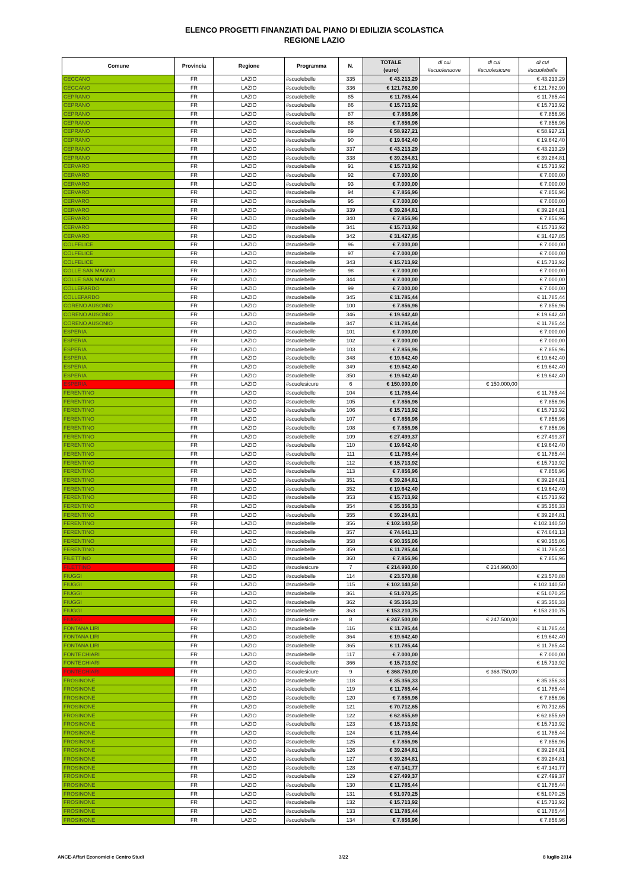ELENCO PROGETTI FINANZIATI DAL PIANO DI EDILIZIA SCOLASTICA
REGIONE LAZIO
| Comune | Provincia | Regione | Programma | N. | TOTALE (euro) | di cui #scuolenuove | di cui #scuolesicure | di cui #scuolebelle |
| --- | --- | --- | --- | --- | --- | --- | --- | --- |
| CECCANO | FR | LAZIO | #scuolebelle | 335 | € 43.213,29 | | | € 43.213,29 |
| CECCANO | FR | LAZIO | #scuolebelle | 336 | € 121.782,90 | | | € 121.782,90 |
| CEPRANO | FR | LAZIO | #scuolebelle | 85 | € 11.785,44 | | | € 11.785,44 |
| CEPRANO | FR | LAZIO | #scuolebelle | 86 | € 15.713,92 | | | € 15.713,92 |
| CEPRANO | FR | LAZIO | #scuolebelle | 87 | € 7.856,96 | | | € 7.856,96 |
| CEPRANO | FR | LAZIO | #scuolebelle | 88 | € 7.856,96 | | | € 7.856,96 |
| CEPRANO | FR | LAZIO | #scuolebelle | 89 | € 58.927,21 | | | € 58.927,21 |
| CEPRANO | FR | LAZIO | #scuolebelle | 90 | € 19.642,40 | | | € 19.642,40 |
| CEPRANO | FR | LAZIO | #scuolebelle | 337 | € 43.213,29 | | | € 43.213,29 |
| CEPRANO | FR | LAZIO | #scuolebelle | 338 | € 39.284,81 | | | € 39.284,81 |
| CERVARO | FR | LAZIO | #scuolebelle | 91 | € 15.713,92 | | | € 15.713,92 |
| CERVARO | FR | LAZIO | #scuolebelle | 92 | € 7.000,00 | | | € 7.000,00 |
| CERVARO | FR | LAZIO | #scuolebelle | 93 | € 7.000,00 | | | € 7.000,00 |
| CERVARO | FR | LAZIO | #scuolebelle | 94 | € 7.856,96 | | | € 7.856,96 |
| CERVARO | FR | LAZIO | #scuolebelle | 95 | € 7.000,00 | | | € 7.000,00 |
| CERVARO | FR | LAZIO | #scuolebelle | 339 | € 39.284,81 | | | € 39.284,81 |
| CERVARO | FR | LAZIO | #scuolebelle | 340 | € 7.856,96 | | | € 7.856,96 |
| CERVARO | FR | LAZIO | #scuolebelle | 341 | € 15.713,92 | | | € 15.713,92 |
| CERVARO | FR | LAZIO | #scuolebelle | 342 | € 31.427,85 | | | € 31.427,85 |
| COLFELICE | FR | LAZIO | #scuolebelle | 96 | € 7.000,00 | | | € 7.000,00 |
| COLFELICE | FR | LAZIO | #scuolebelle | 97 | € 7.000,00 | | | € 7.000,00 |
| COLFELICE | FR | LAZIO | #scuolebelle | 343 | € 15.713,92 | | | € 15.713,92 |
| COLLE SAN MAGNO | FR | LAZIO | #scuolebelle | 98 | € 7.000,00 | | | € 7.000,00 |
| COLLE SAN MAGNO | FR | LAZIO | #scuolebelle | 344 | € 7.000,00 | | | € 7.000,00 |
| COLLEPARDO | FR | LAZIO | #scuolebelle | 99 | € 7.000,00 | | | € 7.000,00 |
| COLLEPARDO | FR | LAZIO | #scuolebelle | 345 | € 11.785,44 | | | € 11.785,44 |
| CORENO AUSONIO | FR | LAZIO | #scuolebelle | 100 | € 7.856,96 | | | € 7.856,96 |
| CORENO AUSONIO | FR | LAZIO | #scuolebelle | 346 | € 19.642,40 | | | € 19.642,40 |
| CORENO AUSONIO | FR | LAZIO | #scuolebelle | 347 | € 11.785,44 | | | € 11.785,44 |
| ESPERIA | FR | LAZIO | #scuolebelle | 101 | € 7.000,00 | | | € 7.000,00 |
| ESPERIA | FR | LAZIO | #scuolebelle | 102 | € 7.000,00 | | | € 7.000,00 |
| ESPERIA | FR | LAZIO | #scuolebelle | 103 | € 7.856,96 | | | € 7.856,96 |
| ESPERIA | FR | LAZIO | #scuolebelle | 348 | € 19.642,40 | | | € 19.642,40 |
| ESPERIA | FR | LAZIO | #scuolebelle | 349 | € 19.642,40 | | | € 19.642,40 |
| ESPERIA | FR | LAZIO | #scuolebelle | 350 | € 19.642,40 | | | € 19.642,40 |
| ESPERIA | FR | LAZIO | #scuolesicure | 6 | € 150.000,00 | | € 150.000,00 | |
| FERENTINO | FR | LAZIO | #scuolebelle | 104 | € 11.785,44 | | | € 11.785,44 |
| FERENTINO | FR | LAZIO | #scuolebelle | 105 | € 7.856,96 | | | € 7.856,96 |
| FERENTINO | FR | LAZIO | #scuolebelle | 106 | € 15.713,92 | | | € 15.713,92 |
| FERENTINO | FR | LAZIO | #scuolebelle | 107 | € 7.856,96 | | | € 7.856,96 |
| FERENTINO | FR | LAZIO | #scuolebelle | 108 | € 7.856,96 | | | € 7.856,96 |
| FERENTINO | FR | LAZIO | #scuolebelle | 109 | € 27.499,37 | | | € 27.499,37 |
| FERENTINO | FR | LAZIO | #scuolebelle | 110 | € 19.642,40 | | | € 19.642,40 |
| FERENTINO | FR | LAZIO | #scuolebelle | 111 | € 11.785,44 | | | € 11.785,44 |
| FERENTINO | FR | LAZIO | #scuolebelle | 112 | € 15.713,92 | | | € 15.713,92 |
| FERENTINO | FR | LAZIO | #scuolebelle | 113 | € 7.856,96 | | | € 7.856,96 |
| FERENTINO | FR | LAZIO | #scuolebelle | 351 | € 39.284,81 | | | € 39.284,81 |
| FERENTINO | FR | LAZIO | #scuolebelle | 352 | € 19.642,40 | | | € 19.642,40 |
| FERENTINO | FR | LAZIO | #scuolebelle | 353 | € 15.713,92 | | | € 15.713,92 |
| FERENTINO | FR | LAZIO | #scuolebelle | 354 | € 35.356,33 | | | € 35.356,33 |
| FERENTINO | FR | LAZIO | #scuolebelle | 355 | € 39.284,81 | | | € 39.284,81 |
| FERENTINO | FR | LAZIO | #scuolebelle | 356 | € 102.140,50 | | | € 102.140,50 |
| FERENTINO | FR | LAZIO | #scuolebelle | 357 | € 74.641,13 | | | € 74.641,13 |
| FERENTINO | FR | LAZIO | #scuolebelle | 358 | € 90.355,06 | | | € 90.355,06 |
| FERENTINO | FR | LAZIO | #scuolebelle | 359 | € 11.785,44 | | | € 11.785,44 |
| FILETTINO | FR | LAZIO | #scuolebelle | 360 | € 7.856,96 | | | € 7.856,96 |
| FILETTINO | FR | LAZIO | #scuolesicure | 7 | € 214.990,00 | | € 214.990,00 | |
| FIUGGI | FR | LAZIO | #scuolebelle | 114 | € 23.570,88 | | | € 23.570,88 |
| FIUGGI | FR | LAZIO | #scuolebelle | 115 | € 102.140,50 | | | € 102.140,50 |
| FIUGGI | FR | LAZIO | #scuolebelle | 361 | € 51.070,25 | | | € 51.070,25 |
| FIUGGI | FR | LAZIO | #scuolebelle | 362 | € 35.356,33 | | | € 35.356,33 |
| FIUGGI | FR | LAZIO | #scuolebelle | 363 | € 153.210,75 | | | € 153.210,75 |
| FIUGGI | FR | LAZIO | #scuolesicure | 8 | € 247.500,00 | | € 247.500,00 | |
| FONTANA LIRI | FR | LAZIO | #scuolebelle | 116 | € 11.785,44 | | | € 11.785,44 |
| FONTANA LIRI | FR | LAZIO | #scuolebelle | 364 | € 19.642,40 | | | € 19.642,40 |
| FONTANA LIRI | FR | LAZIO | #scuolebelle | 365 | € 11.785,44 | | | € 11.785,44 |
| FONTECHIARI | FR | LAZIO | #scuolebelle | 117 | € 7.000,00 | | | € 7.000,00 |
| FONTECHIARI | FR | LAZIO | #scuolebelle | 366 | € 15.713,92 | | | € 15.713,92 |
| FONTECHIARI | FR | LAZIO | #scuolesicure | 9 | € 368.750,00 | | € 368.750,00 | |
| FROSINONE | FR | LAZIO | #scuolebelle | 118 | € 35.356,33 | | | € 35.356,33 |
| FROSINONE | FR | LAZIO | #scuolebelle | 119 | € 11.785,44 | | | € 11.785,44 |
| FROSINONE | FR | LAZIO | #scuolebelle | 120 | € 7.856,96 | | | € 7.856,96 |
| FROSINONE | FR | LAZIO | #scuolebelle | 121 | € 70.712,65 | | | € 70.712,65 |
| FROSINONE | FR | LAZIO | #scuolebelle | 122 | € 62.855,69 | | | € 62.855,69 |
| FROSINONE | FR | LAZIO | #scuolebelle | 123 | € 15.713,92 | | | € 15.713,92 |
| FROSINONE | FR | LAZIO | #scuolebelle | 124 | € 11.785,44 | | | € 11.785,44 |
| FROSINONE | FR | LAZIO | #scuolebelle | 125 | € 7.856,96 | | | € 7.856,96 |
| FROSINONE | FR | LAZIO | #scuolebelle | 126 | € 39.284,81 | | | € 39.284,81 |
| FROSINONE | FR | LAZIO | #scuolebelle | 127 | € 39.284,81 | | | € 39.284,81 |
| FROSINONE | FR | LAZIO | #scuolebelle | 128 | € 47.141,77 | | | € 47.141,77 |
| FROSINONE | FR | LAZIO | #scuolebelle | 129 | € 27.499,37 | | | € 27.499,37 |
| FROSINONE | FR | LAZIO | #scuolebelle | 130 | € 11.785,44 | | | € 11.785,44 |
| FROSINONE | FR | LAZIO | #scuolebelle | 131 | € 51.070,25 | | | € 51.070,25 |
| FROSINONE | FR | LAZIO | #scuolebelle | 132 | € 15.713,92 | | | € 15.713,92 |
| FROSINONE | FR | LAZIO | #scuolebelle | 133 | € 11.785,44 | | | € 11.785,44 |
| FROSINONE | FR | LAZIO | #scuolebelle | 134 | € 7.856,96 | | | € 7.856,96 |
ANCE-Affari Economici e Centro Studi 3/22 8 luglio 2014